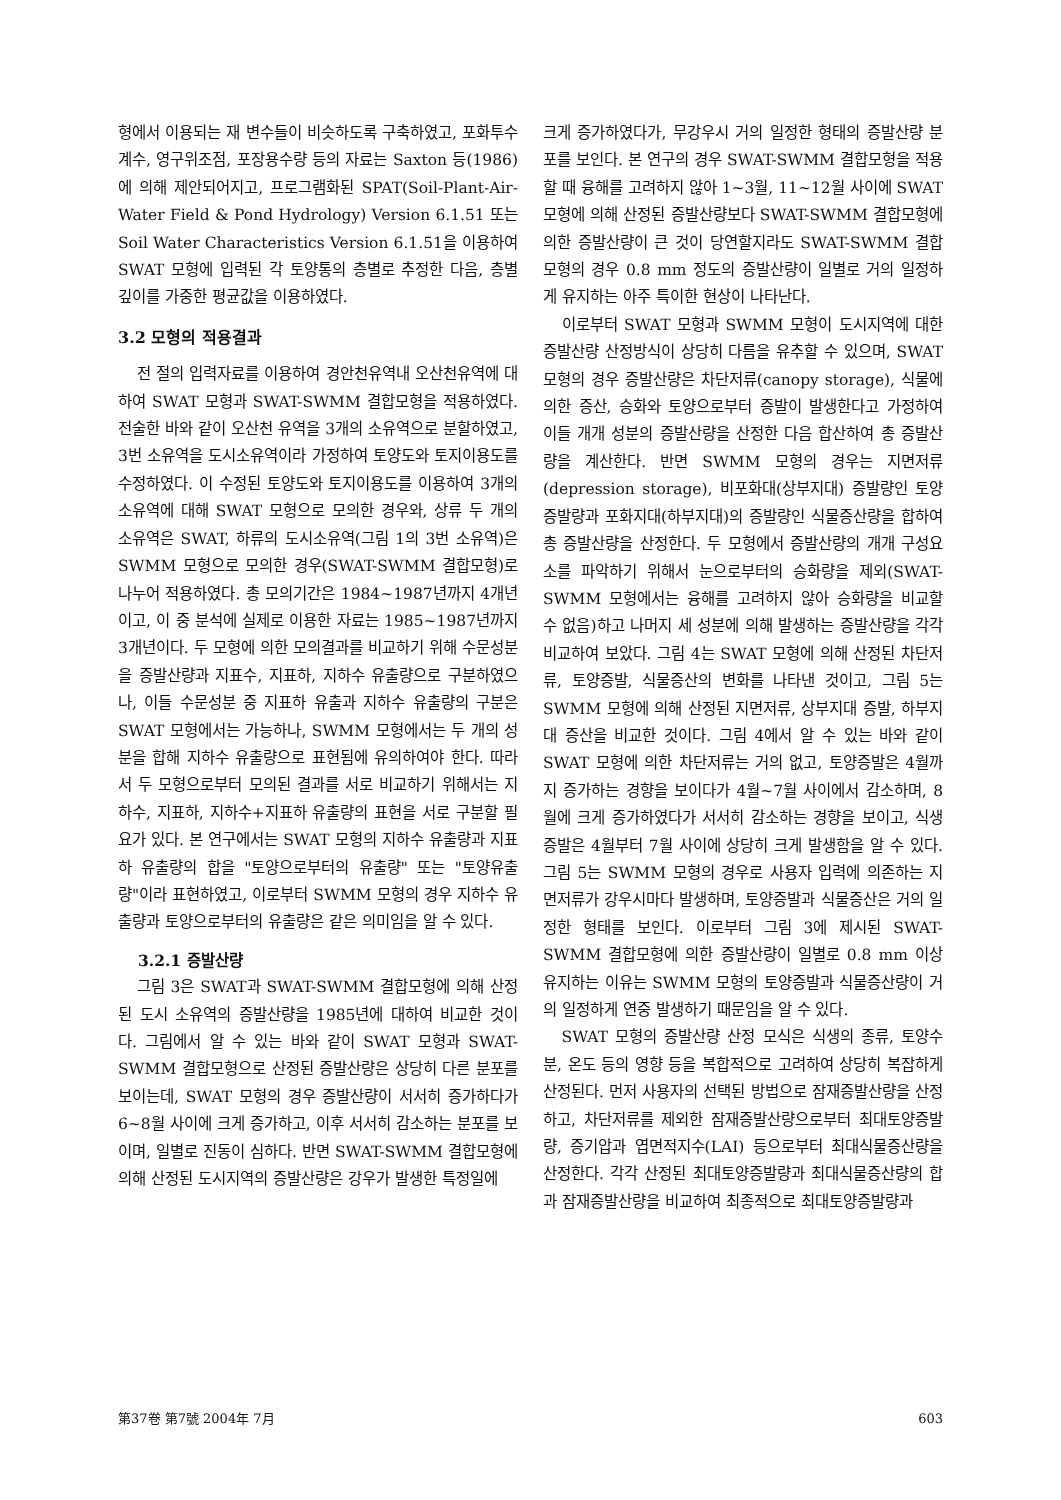형에서 이용되는 재 변수들이 비슷하도록 구축하였고, 포화투수계수, 영구위조점, 포장용수량 등의 자료는 Saxton 등(1986)에 의해 제안되어지고, 프로그램화된 SPAT(Soil-Plant-Air-Water Field & Pond Hydrology) Version 6.1.51 또는 Soil Water Characteristics Version 6.1.51을 이용하여 SWAT 모형에 입력된 각 토양통의 층별로 추정한 다음, 층별 깊이를 가중한 평균값을 이용하였다.
3.2 모형의 적용결과
전 절의 입력자료를 이용하여 경안천유역내 오산천유역에 대하여 SWAT 모형과 SWAT-SWMM 결합모형을 적용하였다. 전술한 바와 같이 오산천 유역을 3개의 소유역으로 분할하였고, 3번 소유역을 도시소유역이라 가정하여 토양도와 토지이용도를 수정하였다. 이 수정된 토양도와 토지이용도를 이용하여 3개의 소유역에 대해 SWAT 모형으로 모의한 경우와, 상류 두 개의 소유역은 SWAT, 하류의 도시소유역(그림 1의 3번 소유역)은 SWMM 모형으로 모의한 경우(SWAT-SWMM 결합모형)로 나누어 적용하였다. 총 모의기간은 1984~1987년까지 4개년이고, 이 중 분석에 실제로 이용한 자료는 1985~1987년까지 3개년이다. 두 모형에 의한 모의결과를 비교하기 위해 수문성분을 증발산량과 지표수, 지표하, 지하수 유출량으로 구분하였으나, 이들 수문성분 중 지표하 유출과 지하수 유출량의 구분은 SWAT 모형에서는 가능하나, SWMM 모형에서는 두 개의 성분을 합해 지하수 유출량으로 표현됨에 유의하여야 한다. 따라서 두 모형으로부터 모의된 결과를 서로 비교하기 위해서는 지하수, 지표하, 지하수+지표하 유출량의 표현을 서로 구분할 필요가 있다. 본 연구에서는 SWAT 모형의 지하수 유출량과 지표하 유출량의 합을 "토양으로부터의 유출량" 또는 "토양유출량"이라 표현하였고, 이로부터 SWMM 모형의 경우 지하수 유출량과 토양으로부터의 유출량은 같은 의미임을 알 수 있다.
3.2.1 증발산량
그림 3은 SWAT과 SWAT-SWMM 결합모형에 의해 산정된 도시 소유역의 증발산량을 1985년에 대하여 비교한 것이다. 그림에서 알 수 있는 바와 같이 SWAT 모형과 SWAT-SWMM 결합모형으로 산정된 증발산량은 상당히 다른 분포를 보이는데, SWAT 모형의 경우 증발산량이 서서히 증가하다가 6~8월 사이에 크게 증가하고, 이후 서서히 감소하는 분포를 보이며, 일별로 진동이 심하다. 반면 SWAT-SWMM 결합모형에 의해 산정된 도시지역의 증발산량은 강우가 발생한 특정일에
크게 증가하였다가, 무강우시 거의 일정한 형태의 증발산량 분포를 보인다. 본 연구의 경우 SWAT-SWMM 결합모형을 적용할 때 융해를 고려하지 않아 1~3월, 11~12월 사이에 SWAT 모형에 의해 산정된 증발산량보다 SWAT-SWMM 결합모형에 의한 증발산량이 큰 것이 당연할지라도 SWAT-SWMM 결합모형의 경우 0.8 mm 정도의 증발산량이 일별로 거의 일정하게 유지하는 아주 특이한 현상이 나타난다.
이로부터 SWAT 모형과 SWMM 모형이 도시지역에 대한 증발산량 산정방식이 상당히 다름을 유추할 수 있으며, SWAT 모형의 경우 증발산량은 차단저류(canopy storage), 식물에 의한 증산, 승화와 토양으로부터 증발이 발생한다고 가정하여 이들 개개 성분의 증발산량을 산정한 다음 합산하여 총 증발산량을 계산한다. 반면 SWMM 모형의 경우는 지면저류(depression storage), 비포화대(상부지대) 증발량인 토양증발량과 포화지대(하부지대)의 증발량인 식물증산량을 합하여 총 증발산량을 산정한다. 두 모형에서 증발산량의 개개 구성요소를 파악하기 위해서 눈으로부터의 승화량을 제외(SWAT-SWMM 모형에서는 융해를 고려하지 않아 승화량을 비교할 수 없음)하고 나머지 세 성분에 의해 발생하는 증발산량을 각각 비교하여 보았다. 그림 4는 SWAT 모형에 의해 산정된 차단저류, 토양증발, 식물증산의 변화를 나타낸 것이고, 그림 5는 SWMM 모형에 의해 산정된 지면저류, 상부지대 증발, 하부지대 증산을 비교한 것이다. 그림 4에서 알 수 있는 바와 같이 SWAT 모형에 의한 차단저류는 거의 없고, 토양증발은 4월까지 증가하는 경향을 보이다가 4월~7월 사이에서 감소하며, 8월에 크게 증가하였다가 서서히 감소하는 경향을 보이고, 식생증발은 4월부터 7월 사이에 상당히 크게 발생함을 알 수 있다. 그림 5는 SWMM 모형의 경우로 사용자 입력에 의존하는 지면저류가 강우시마다 발생하며, 토양증발과 식물증산은 거의 일정한 형태를 보인다. 이로부터 그림 3에 제시된 SWAT-SWMM 결합모형에 의한 증발산량이 일별로 0.8 mm 이상 유지하는 이유는 SWMM 모형의 토양증발과 식물증산량이 거의 일정하게 연중 발생하기 때문임을 알 수 있다.
SWAT 모형의 증발산량 산정 모식은 식생의 종류, 토양수분, 온도 등의 영향 등을 복합적으로 고려하여 상당히 복잡하게 산정된다. 먼저 사용자의 선택된 방법으로 잠재증발산량을 산정하고, 차단저류를 제외한 잠재증발산량으로부터 최대토양증발량, 증기압과 엽면적지수(LAI) 등으로부터 최대식물증산량을 산정한다. 각각 산정된 최대토양증발량과 최대식물증산량의 합과 잠재증발산량을 비교하여 최종적으로 최대토양증발량과
第37卷 第7號 2004年 7月 603